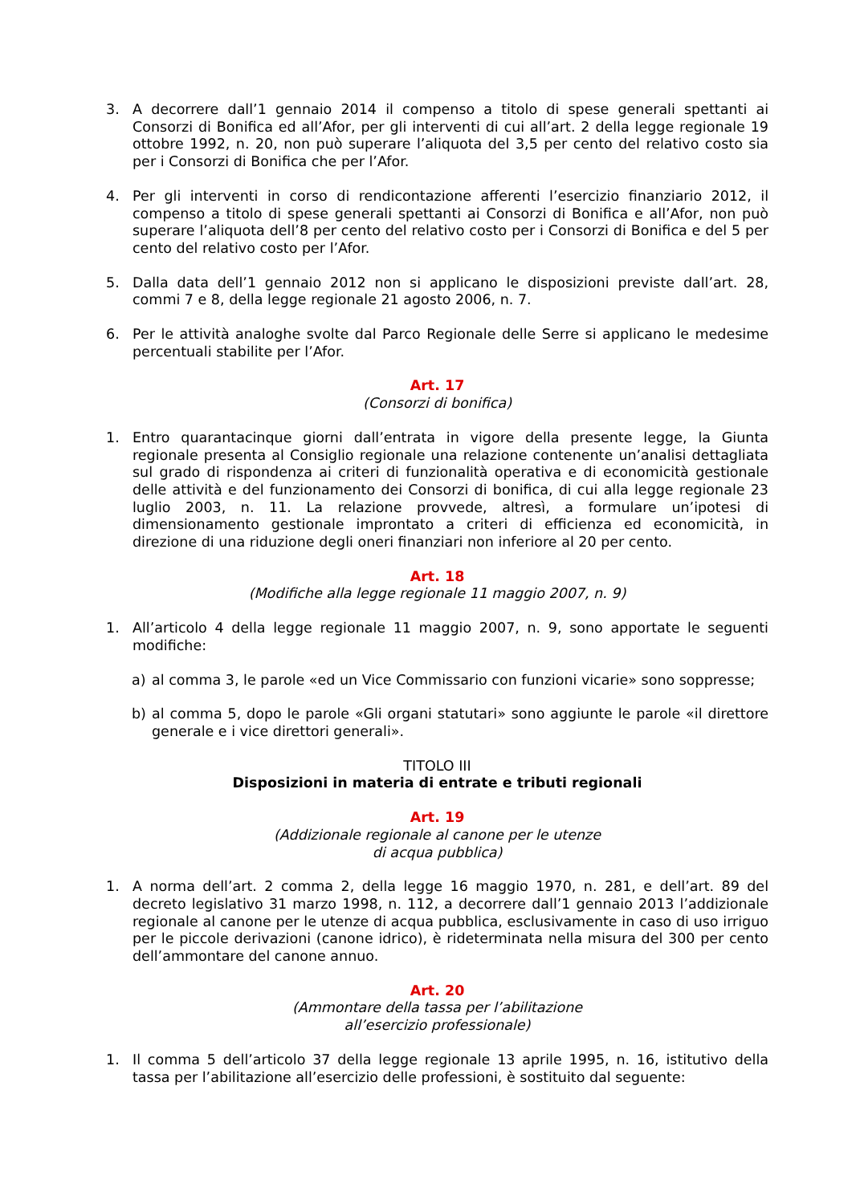3. A decorrere dall’1 gennaio 2014 il compenso a titolo di spese generali spettanti ai Consorzi di Bonifica ed all’Afor, per gli interventi di cui all’art. 2 della legge regionale 19 ottobre 1992, n. 20, non può superare l’aliquota del 3,5 per cento del relativo costo sia per i Consorzi di Bonifica che per l’Afor.
4. Per gli interventi in corso di rendicontazione afferenti l’esercizio finanziario 2012, il compenso a titolo di spese generali spettanti ai Consorzi di Bonifica e all’Afor, non può superare l’aliquota dell’8 per cento del relativo costo per i Consorzi di Bonifica e del 5 per cento del relativo costo per l’Afor.
5. Dalla data dell’1 gennaio 2012 non si applicano le disposizioni previste dall’art. 28, commi 7 e 8, della legge regionale 21 agosto 2006, n. 7.
6. Per le attività analoghe svolte dal Parco Regionale delle Serre si applicano le medesime percentuali stabilite per l’Afor.
Art. 17
(Consorzi di bonifica)
1. Entro quarantacinque giorni dall’entrata in vigore della presente legge, la Giunta regionale presenta al Consiglio regionale una relazione contenente un’analisi dettagliata sul grado di rispondenza ai criteri di funzionalità operativa e di economicità gestionale delle attività e del funzionamento dei Consorzi di bonifica, di cui alla legge regionale 23 luglio 2003, n. 11. La relazione provvede, altresì, a formulare un’ipotesi di dimensionamento gestionale improntato a criteri di efficienza ed economicità, in direzione di una riduzione degli oneri finanziari non inferiore al 20 per cento.
Art. 18
(Modifiche alla legge regionale 11 maggio 2007, n. 9)
1. All’articolo 4 della legge regionale 11 maggio 2007, n. 9, sono apportate le seguenti modifiche:
a) al comma 3, le parole «ed un Vice Commissario con funzioni vicarie» sono soppresse;
b) al comma 5, dopo le parole «Gli organi statutari» sono aggiunte le parole «il direttore generale e i vice direttori generali».
TITOLO III
Disposizioni in materia di entrate e tributi regionali
Art. 19
(Addizionale regionale al canone per le utenze
di acqua pubblica)
1. A norma dell’art. 2 comma 2, della legge 16 maggio 1970, n. 281, e dell’art. 89 del decreto legislativo 31 marzo 1998, n. 112, a decorrere dall’1 gennaio 2013 l’addizionale regionale al canone per le utenze di acqua pubblica, esclusivamente in caso di uso irriguo per le piccole derivazioni (canone idrico), è rideterminata nella misura del 300 per cento dell’ammontare del canone annuo.
Art. 20
(Ammontare della tassa per l’abilitazione
all’esercizio professionale)
1. Il comma 5 dell’articolo 37 della legge regionale 13 aprile 1995, n. 16, istitutivo della tassa per l’abilitazione all’esercizio delle professioni, è sostituito dal seguente: